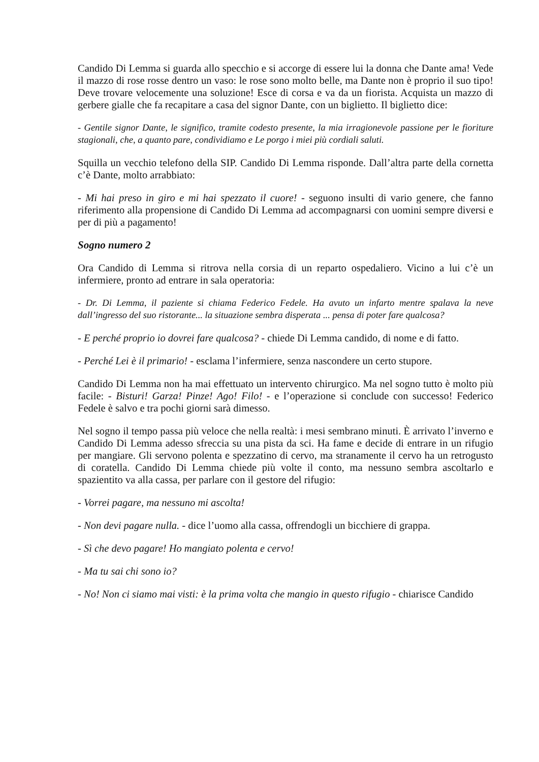Candido Di Lemma si guarda allo specchio e si accorge di essere lui la donna che Dante ama! Vede il mazzo di rose rosse dentro un vaso: le rose sono molto belle, ma Dante non è proprio il suo tipo! Deve trovare velocemente una soluzione! Esce di corsa e va da un fiorista. Acquista un mazzo di gerbere gialle che fa recapitare a casa del signor Dante, con un biglietto. Il biglietto dice:
- Gentile signor Dante, le significo, tramite codesto presente, la mia irragionevole passione per le fioriture stagionali, che, a quanto pare, condividiamo e Le porgo i miei più cordiali saluti.
Squilla un vecchio telefono della SIP. Candido Di Lemma risponde. Dall’altra parte della cornetta c’è Dante, molto arrabbiato:
- Mi hai preso in giro e mi hai spezzato il cuore! - seguono insulti di vario genere, che fanno riferimento alla propensione di Candido Di Lemma ad accompagnarsi con uomini sempre diversi e per di più a pagamento!
Sogno numero 2
Ora Candido di Lemma si ritrova nella corsia di un reparto ospedaliero. Vicino a lui c’è un infermiere, pronto ad entrare in sala operatoria:
- Dr. Di Lemma, il paziente si chiama Federico Fedele. Ha avuto un infarto mentre spalava la neve dall’ingresso del suo ristorante... la situazione sembra disperata ... pensa di poter fare qualcosa?
- E perché proprio io dovrei fare qualcosa? - chiede Di Lemma candido, di nome e di fatto.
- Perché Lei è il primario! - esclama l’infermiere, senza nascondere un certo stupore.
Candido Di Lemma non ha mai effettuato un intervento chirurgico. Ma nel sogno tutto è molto più facile: - Bisturi! Garza! Pinze! Ago! Filo! - e l’operazione si conclude con successo! Federico Fedele è salvo e tra pochi giorni sarà dimesso.
Nel sogno il tempo passa più veloce che nella realtà: i mesi sembrano minuti. È arrivato l’inverno e Candido Di Lemma adesso sfreccia su una pista da sci. Ha fame e decide di entrare in un rifugio per mangiare. Gli servono polenta e spezzatino di cervo, ma stranamente il cervo ha un retrogusto di coratella. Candido Di Lemma chiede più volte il conto, ma nessuno sembra ascoltarlo e spazientito va alla cassa, per parlare con il gestore del rifugio:
- Vorrei pagare, ma nessuno mi ascolta!
- Non devi pagare nulla. - dice l’uomo alla cassa, offrendogli un bicchiere di grappa.
- Sì che devo pagare! Ho mangiato polenta e cervo!
- Ma tu sai chi sono io?
- No! Non ci siamo mai visti: è la prima volta che mangio in questo rifugio - chiarisce Candido